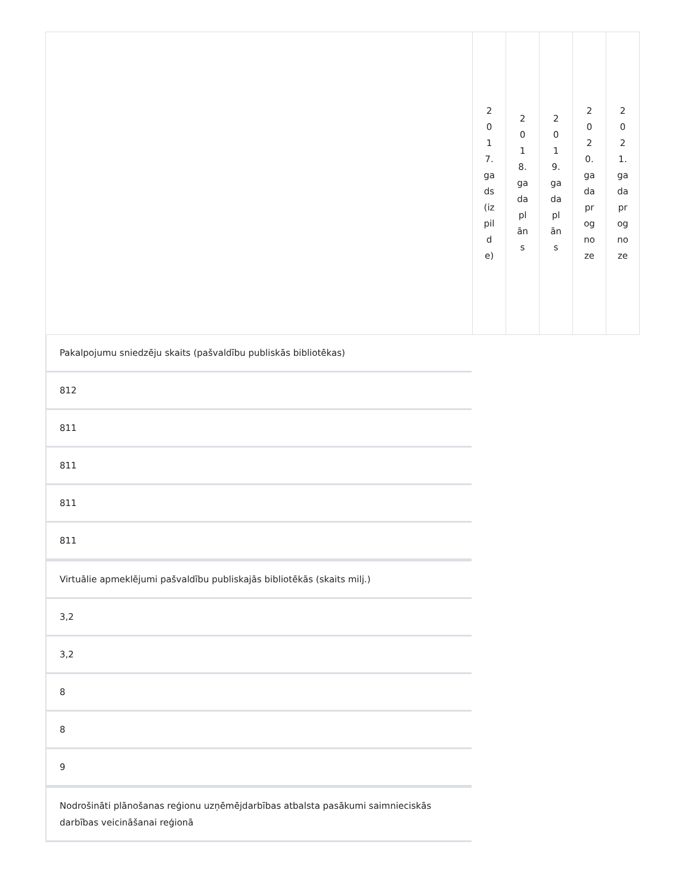| | 2017.gads(izpilde) | 2018.gada plāns | 2019.gada plāns | 2020.gada prognoze | 2021.gada prognoze |
Pakalpojumu sniedzēju skaits (pašvaldību publiskās bibliotēkas)
812
811
811
811
811
Virtuālie apmeklējumi pašvaldību publiskajās bibliotēkās (skaits milj.)
3,2
3,2
8
8
9
Nodrošināti plānošanas reģionu uzņēmējdarbības atbalsta pasākumi saimnieciskās darbības veicināšanai reģionā